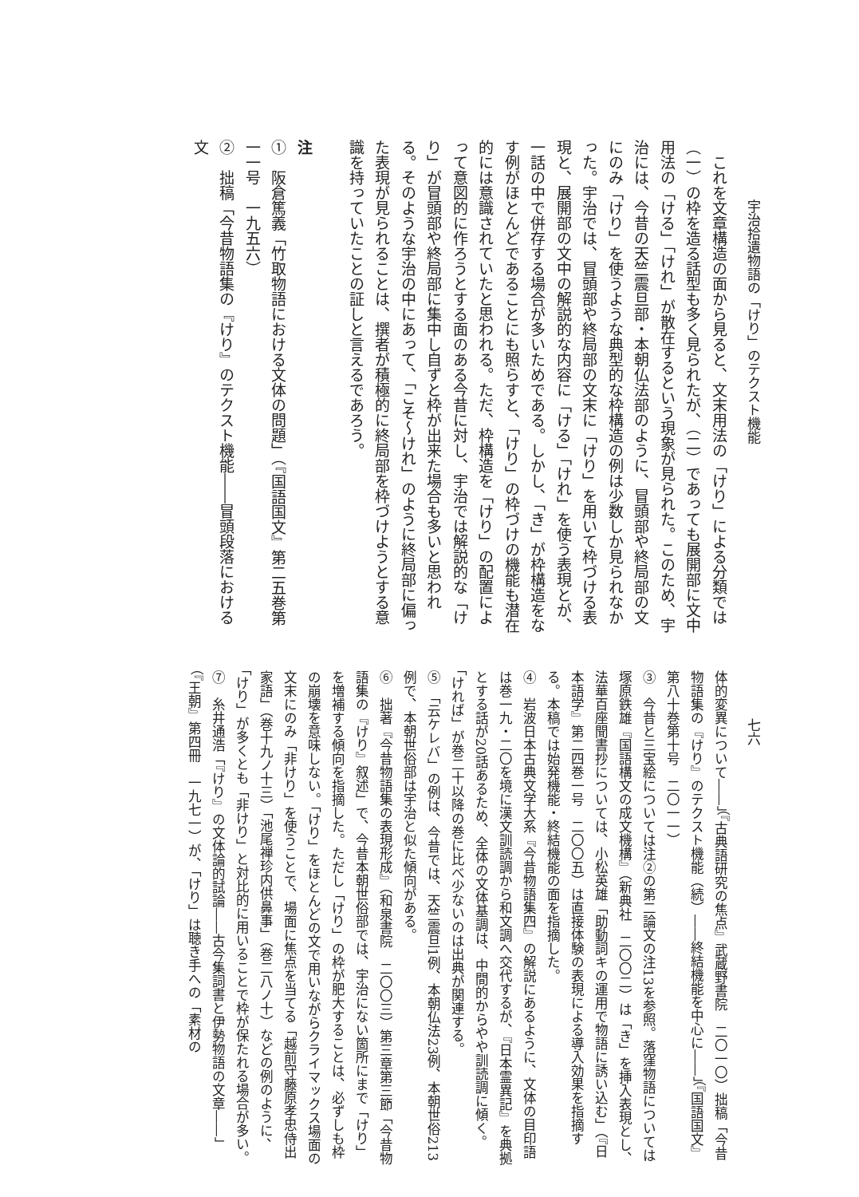宇治拾遺物語の「けり」のテクスト機能
七六
　これを文章構造の面から見ると、文末用法の「けり」による分類では（一）の枠を造る話型も多く見られたが、（二）であっても展開部に文中用法の「ける」「けれ」が散在するという現象が見られた。このため、宇治には、今昔の天竺震旦部・本朝仏法部のように、冒頭部や終局部の文にのみ「けり」を使うような典型的な枠構造の例は少数しか見られなかった。宇治では、冒頭部や終局部の文末に「けり」を用いて枠づける表現と、展開部の文中の解説的な内容に「ける」「けれ」を使う表現とが、一話の中で併存する場合が多いためである。しかし、「き」が枠構造をなす例がほとんどであることにも照らすと、「けり」の枠づけの機能も潜在的には意識されていたと思われる。ただ、枠構造を「けり」の配置によって意図的に作ろうとする面のある今昔に対し、宇治では解説的な「けり」が冒頭部や終局部に集中し自ずと枠が出来た場合も多いと思われる。そのような宇治の中にあって、「こそ～けれ」のように終局部に偏った表現が見られることは、撰者が積極的に終局部を枠づけようとする意識を持っていたことの証しと言えるであろう。
注
①　阪倉篤義「竹取物語における文体の問題」（『国語国文』第二五巻第一一号　一九五六）
②　拙稿「今昔物語集の『けり』のテクスト機能――冒頭段落における文
体的変異について――」（『古典語研究の焦点』武蔵野書院　二〇一〇）拙稿「今昔物語集の『けり』のテクスト機能（続）――終結機能を中心に――」（『国語国文』第八十巻第十号　二〇一一）
③　今昔と三宝絵については注②の第二論文の注13を参照。落窪物語については塚原鉄雄『国語構文の成文機構』（新典社　二〇〇二）は「き」を挿入表現とし、法華百座聞書抄については、小松英雄「助動詞キの運用で物語に誘い込む」（『日本語学』第二四巻一号　二〇〇五）は直接体験の表現による導入効果を指摘する。本稿では始発機能・終結機能の面を指摘した。
④　岩波日本古典文学大系『今昔物語集四』の解説にあるように、文体の目印語は巻一九・二〇を境に漢文訓読調から和文調へ交代するが、『日本霊異記』を典拠とする話が20話あるため、全体の文体基調は、中間的からやや訓読調に傾く。「ければ」が巻二十以降の巻に比べ少ないのは出典が関連する。
⑤　「云ケレバ」の例は、今昔では、天竺震旦1例、本朝仏法23例、本朝世俗213例で、本朝世俗部は宇治と似た傾向がある。
⑥　拙著『今昔物語集の表現形成』（和泉書院　二〇〇三）第三章第三節「今昔物語集の『けり』叙述」で、今昔本朝世俗部では、宇治にない箇所にまで「けり」を増補する傾向を指摘した。ただし「けり」の枠が肥大することは、必ずしも枠の崩壊を意味しない。「けり」をほとんどの文で用いながらクライマックス場面の文末にのみ「非けり」を使うことで、場面に焦点を当てる「越前守藤原孝忠侍出家語」（巻十九ノ十三）「池尾禅珍内供鼻事」（巻二八ノ十）などの例のように、「けり」が多くとも「非けり」と対比的に用いることで枠が保たれる場合が多い。
⑦　糸井通浩「『けり』の文体論的試論――古今集詞書と伊勢物語の文章――」（『王朝』第四冊　一九七一）が、「けり」は聴き手への「素材の